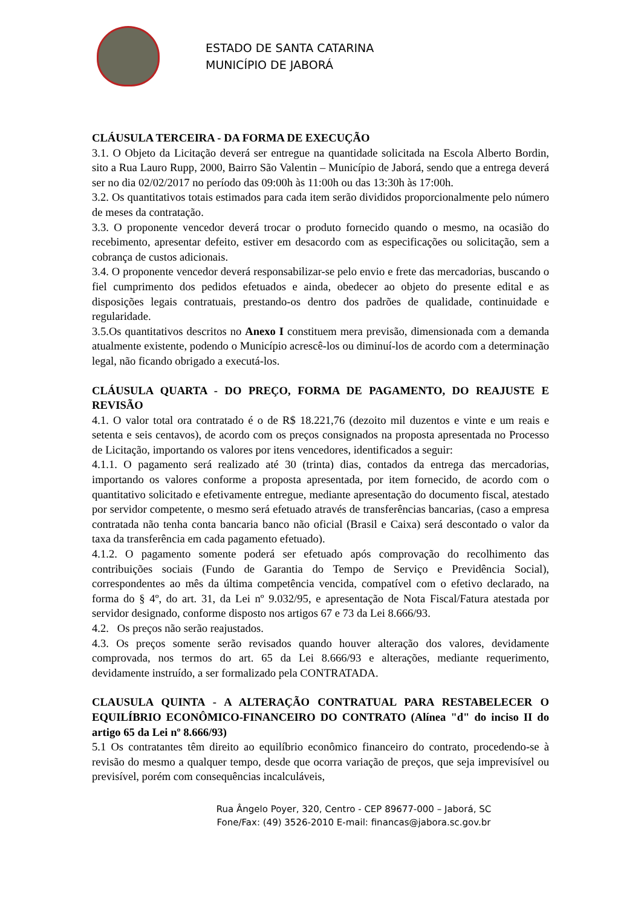ESTADO DE SANTA CATARINA
MUNICÍPIO DE JABORÁ
CLÁUSULA TERCEIRA - DA FORMA DE EXECUÇÃO
3.1. O Objeto da Licitação deverá ser entregue na quantidade solicitada na Escola Alberto Bordin, sito a Rua Lauro Rupp, 2000, Bairro São Valentin – Município de Jaborá, sendo que a entrega deverá ser no dia 02/02/2017 no período das 09:00h às 11:00h ou das 13:30h às 17:00h.
3.2. Os quantitativos totais estimados para cada item serão divididos proporcionalmente pelo número de meses da contratação.
3.3. O proponente vencedor deverá trocar o produto fornecido quando o mesmo, na ocasião do recebimento, apresentar defeito, estiver em desacordo com as especificações ou solicitação, sem a cobrança de custos adicionais.
3.4. O proponente vencedor deverá responsabilizar-se pelo envio e frete das mercadorias, buscando o fiel cumprimento dos pedidos efetuados e ainda, obedecer ao objeto do presente edital e as disposições legais contratuais, prestando-os dentro dos padrões de qualidade, continuidade e regularidade.
3.5.Os quantitativos descritos no Anexo I constituem mera previsão, dimensionada com a demanda atualmente existente, podendo o Município acrescê-los ou diminuí-los de acordo com a determinação legal, não ficando obrigado a executá-los.
CLÁUSULA QUARTA - DO PREÇO, FORMA DE PAGAMENTO, DO REAJUSTE E REVISÃO
4.1. O valor total ora contratado é o de R$ 18.221,76 (dezoito mil duzentos e vinte e um reais e setenta e seis centavos), de acordo com os preços consignados na proposta apresentada no Processo de Licitação, importando os valores por itens vencedores, identificados a seguir:
4.1.1. O pagamento será realizado até 30 (trinta) dias, contados da entrega das mercadorias, importando os valores conforme a proposta apresentada, por item fornecido, de acordo com o quantitativo solicitado e efetivamente entregue, mediante apresentação do documento fiscal, atestado por servidor competente, o mesmo será efetuado através de transferências bancarias, (caso a empresa contratada não tenha conta bancaria banco não oficial (Brasil e Caixa) será descontado o valor da taxa da transferência em cada pagamento efetuado).
4.1.2. O pagamento somente poderá ser efetuado após comprovação do recolhimento das contribuições sociais (Fundo de Garantia do Tempo de Serviço e Previdência Social), correspondentes ao mês da última competência vencida, compatível com o efetivo declarado, na forma do § 4º, do art. 31, da Lei nº 9.032/95, e apresentação de Nota Fiscal/Fatura atestada por servidor designado, conforme disposto nos artigos 67 e 73 da Lei 8.666/93.
4.2. Os preços não serão reajustados.
4.3. Os preços somente serão revisados quando houver alteração dos valores, devidamente comprovada, nos termos do art. 65 da Lei 8.666/93 e alterações, mediante requerimento, devidamente instruído, a ser formalizado pela CONTRATADA.
CLAUSULA QUINTA - A ALTERAÇÃO CONTRATUAL PARA RESTABELECER O EQUILÍBRIO ECONÔMICO-FINANCEIRO DO CONTRATO (Alínea "d" do inciso II do artigo 65 da Lei nº 8.666/93)
5.1 Os contratantes têm direito ao equilíbrio econômico financeiro do contrato, procedendo-se à revisão do mesmo a qualquer tempo, desde que ocorra variação de preços, que seja imprevisível ou previsível, porém com consequências incalculáveis,
Rua Ângelo Poyer, 320, Centro - CEP 89677-000 – Jaborá, SC
Fone/Fax: (49) 3526-2010 E-mail: financas@jabora.sc.gov.br